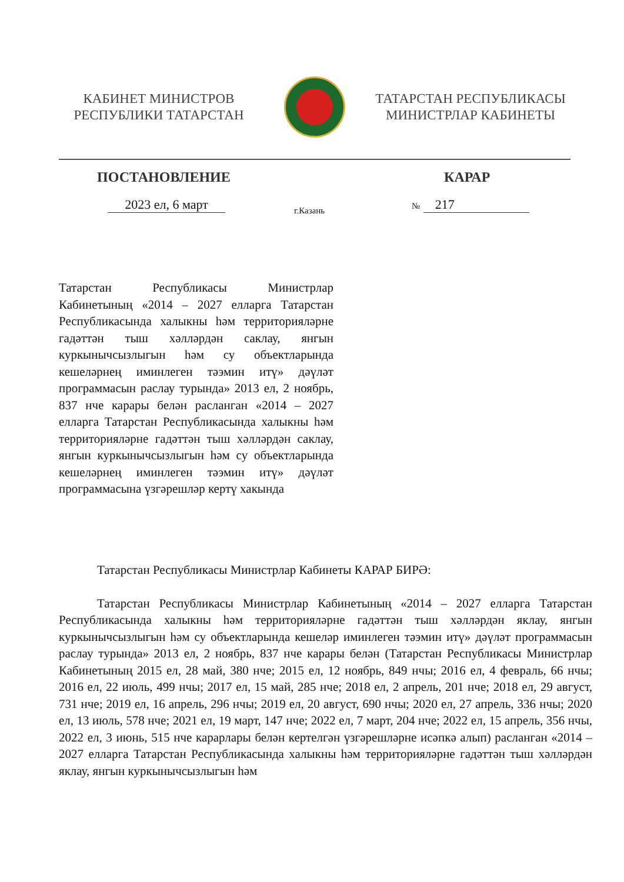КАБИНЕТ МИНИСТРОВ
РЕСПУБЛИКИ ТАТАРСТАН
ТАТАРСТАН РЕСПУБЛИКАСЫ
МИНИСТРЛАР КАБИНЕТЫ
ПОСТАНОВЛЕНИЕ КАРАР
2023 ел, 6 март г.Казань № 217
Татарстан Республикасы Министрлар Кабинетының «2014 – 2027 елларга Татарстан Республикасында халыкны һәм территорияләрне гадәттән тыш хәлләрдән саклау, янгын куркынычсызлыгын һәм су объектларында кешеләрнең иминлеген тәэмин итү» дәүләт программасын раслау турында» 2013 ел, 2 ноябрь, 837 нче карары белән расланган «2014 – 2027 елларга Татарстан Республикасында халыкны һәм территорияләрне гадәттән тыш хәлләрдән саклау, янгын куркынычсызлыгын һәм су объектларында кешеләрнең иминлеген тәэмин итү» дәүләт программасына үзгәрешләр кертү хакында
Татарстан Республикасы Министрлар Кабинеты КАРАР БИРӘ:
Татарстан Республикасы Министрлар Кабинетының «2014 – 2027 елларга Татарстан Республикасында халыкны һәм территорияләрне гадәттән тыш хәлләрдән яклау, янгын куркынычсызлыгын һәм су объектларында кешеләр иминлеген тәэмин итү» дәүләт программасын раслау турында» 2013 ел, 2 ноябрь, 837 нче карары белән (Татарстан Республикасы Министрлар Кабинетының 2015 ел, 28 май, 380 нче; 2015 ел, 12 ноябрь, 849 нчы; 2016 ел, 4 февраль, 66 нчы; 2016 ел, 22 июль, 499 нчы; 2017 ел, 15 май, 285 нче; 2018 ел, 2 апрель, 201 нче; 2018 ел, 29 август, 731 нче; 2019 ел, 16 апрель, 296 нчы; 2019 ел, 20 август, 690 нчы; 2020 ел, 27 апрель, 336 нчы; 2020 ел, 13 июль, 578 нче; 2021 ел, 19 март, 147 нче; 2022 ел, 7 март, 204 нче; 2022 ел, 15 апрель, 356 нчы, 2022 ел, 3 июнь, 515 нче карарлары белән кертелгән үзгәрешләрне исәпкә алып) расланган «2014 – 2027 елларга Татарстан Республикасында халыкны һәм территорияләрне гадәттән тыш хәлләрдән яклау, янгын куркынычсызлыгын һәм